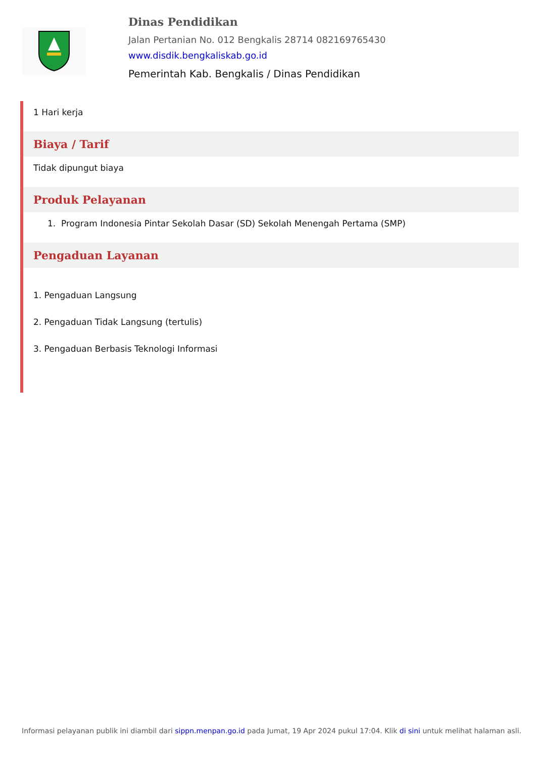Dinas Pendidikan
Jalan Pertanian No. 012 Bengkalis 28714 082169765430
www.disdik.bengkaliskab.go.id
Pemerintah Kab. Bengkalis / Dinas Pendidikan
1 Hari kerja
Biaya / Tarif
Tidak dipungut biaya
Produk Pelayanan
1. Program Indonesia Pintar Sekolah Dasar (SD) Sekolah Menengah Pertama (SMP)
Pengaduan Layanan
1. Pengaduan Langsung
2. Pengaduan Tidak Langsung (tertulis)
3. Pengaduan Berbasis Teknologi Informasi
Informasi pelayanan publik ini diambil dari sippn.menpan.go.id pada Jumat, 19 Apr 2024 pukul 17:04. Klik di sini untuk melihat halaman asli.